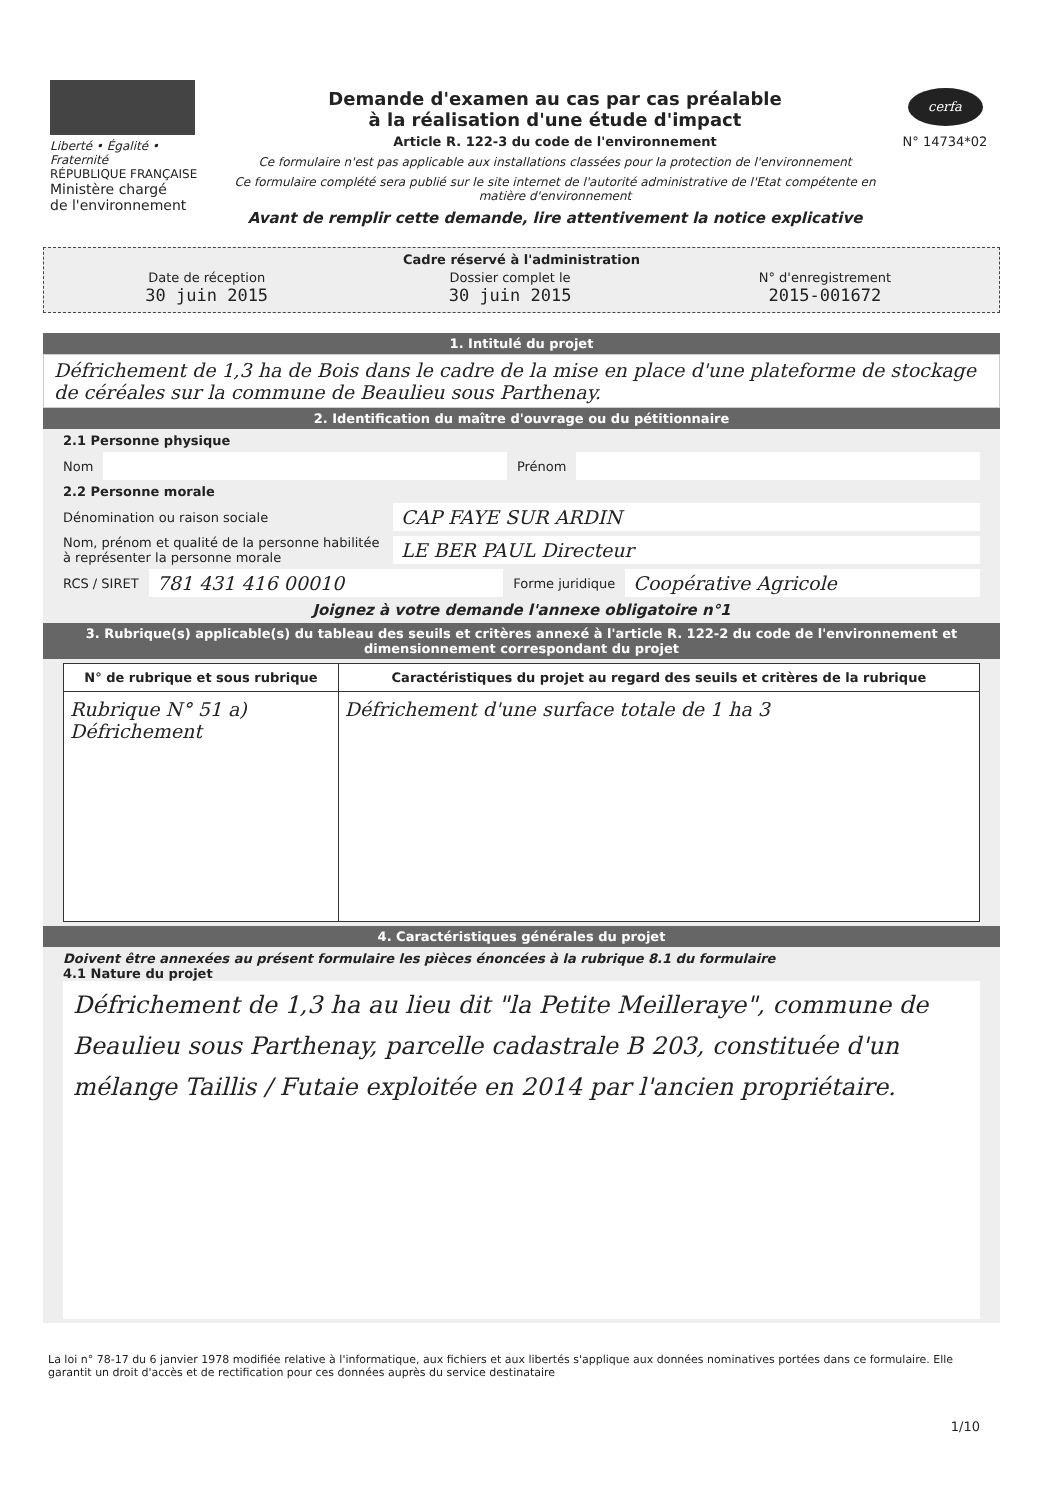Liberté • Égalité • Fraternité
RÉPUBLIQUE FRANÇAISE
Ministère chargé
de l'environnement
Demande d'examen au cas par cas préalable
à la réalisation d'une étude d'impact
Article R. 122-3 du code de l'environnement
Ce formulaire n'est pas applicable aux installations classées pour la protection de l'environnement
Ce formulaire complété sera publié sur le site internet de l'autorité administrative de l'Etat compétente en matière d'environnement
Avant de remplir cette demande, lire attentivement la notice explicative
cerfa
N° 14734*02
Cadre réservé à l'administration
| Date de réception 30 juin 2015 | Dossier complet le 30 juin 2015 | N° d'enregistrement 2015-001672 |
1. Intitulé du projet
Défrichement de 1,3 ha de Bois dans le cadre de la mise en place d'une plateforme de stockage de céréales sur la commune de Beaulieu sous Parthenay.
2. Identification du maître d'ouvrage ou du pétitionnaire
2.1 Personne physique
Nom
Prénom
2.2 Personne morale
Dénomination ou raison sociale
CAP FAYE SUR ARDIN
Nom, prénom et qualité de la personne habilitée à représenter la personne morale
LE BER PAUL Directeur
RCS / SIRET
781 431 416 00010
Forme juridique
Coopérative Agricole
Joignez à votre demande l'annexe obligatoire n°1
3. Rubrique(s) applicable(s) du tableau des seuils et critères annexé à l'article R. 122-2 du code de l'environnement et dimensionnement correspondant du projet
| N° de rubrique et sous rubrique | Caractéristiques du projet au regard des seuils et critères de la rubrique |
| --- | --- |
| Rubrique N° 51 a) Défrichement | Défrichement d'une surface totale de 1 ha 3 |
4. Caractéristiques générales du projet
Doivent être annexées au présent formulaire les pièces énoncées à la rubrique 8.1 du formulaire
4.1 Nature du projet
Défrichement de 1,3 ha au lieu dit "la Petite Meilleraye", commune de Beaulieu sous Parthenay, parcelle cadastrale B 203, constituée d'un mélange Taillis / Futaie exploitée en 2014 par l'ancien propriétaire.
La loi n° 78-17 du 6 janvier 1978 modifiée relative à l'informatique, aux fichiers et aux libertés s'applique aux données nominatives portées dans ce formulaire. Elle garantit un droit d'accès et de rectification pour ces données auprès du service destinataire
1/10